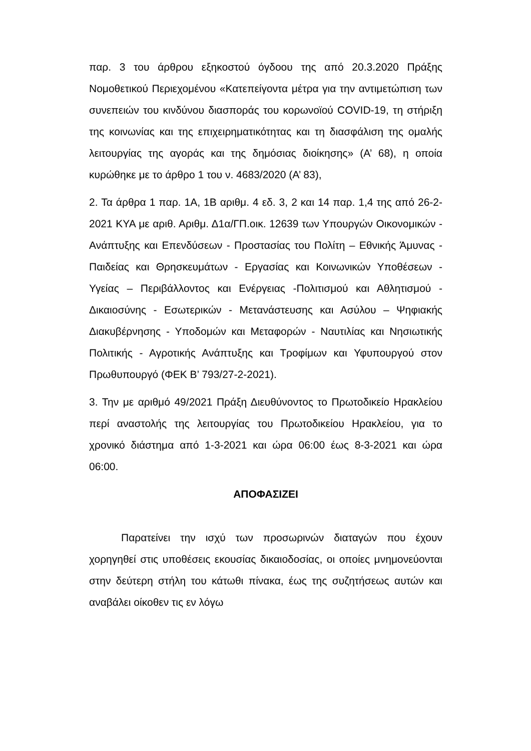παρ. 3 του άρθρου εξηκοστού όγδοου της από 20.3.2020 Πράξης Νομοθετικού Περιεχομένου «Κατεπείγοντα μέτρα για την αντιμετώπιση των συνεπειών του κινδύνου διασποράς του κορωνοϊού COVID-19, τη στήριξη της κοινωνίας και της επιχειρηματικότητας και τη διασφάλιση της ομαλής λειτουργίας της αγοράς και της δημόσιας διοίκησης» (Α’ 68), η οποία κυρώθηκε με το άρθρο 1 του ν. 4683/2020 (Α’ 83),
2. Τα άρθρα 1 παρ. 1Α, 1Β αριθμ. 4 εδ. 3, 2 και 14 παρ. 1,4 της από 26-2-2021 ΚΥΑ με αριθ. Αριθμ. Δ1α/ΓΠ.οικ. 12639 των Υπουργών Οικονομικών - Ανάπτυξης και Επενδύσεων - Προστασίας του Πολίτη – Εθνικής Άμυνας - Παιδείας και Θρησκευμάτων - Εργασίας και Κοινωνικών Υποθέσεων - Υγείας – Περιβάλλοντος και Ενέργειας -Πολιτισμού και Αθλητισμού - Δικαιοσύνης - Εσωτερικών - Μετανάστευσης και Ασύλου – Ψηφιακής Διακυβέρνησης - Υποδομών και Μεταφορών - Ναυτιλίας και Νησιωτικής Πολιτικής - Αγροτικής Ανάπτυξης και Τροφίμων και Υφυπουργού στον Πρωθυπουργό (ΦΕΚ Β’ 793/27-2-2021).
3. Την με αριθμό 49/2021 Πράξη Διευθύνοντος το Πρωτοδικείο Ηρακλείου περί αναστολής της λειτουργίας του Πρωτοδικείου Ηρακλείου, για το χρονικό διάστημα από 1-3-2021 και ώρα 06:00 έως 8-3-2021 και ώρα 06:00.
ΑΠΟΦΑΣΙΖΕΙ
Παρατείνει την ισχύ των προσωρινών διαταγών που έχουν χορηγηθεί στις υποθέσεις εκουσίας δικαιοδοσίας, οι οποίες μνημονεύονται στην δεύτερη στήλη του κάτωθι πίνακα, έως της συζητήσεως αυτών και αναβάλει οίκοθεν τις εν λόγω